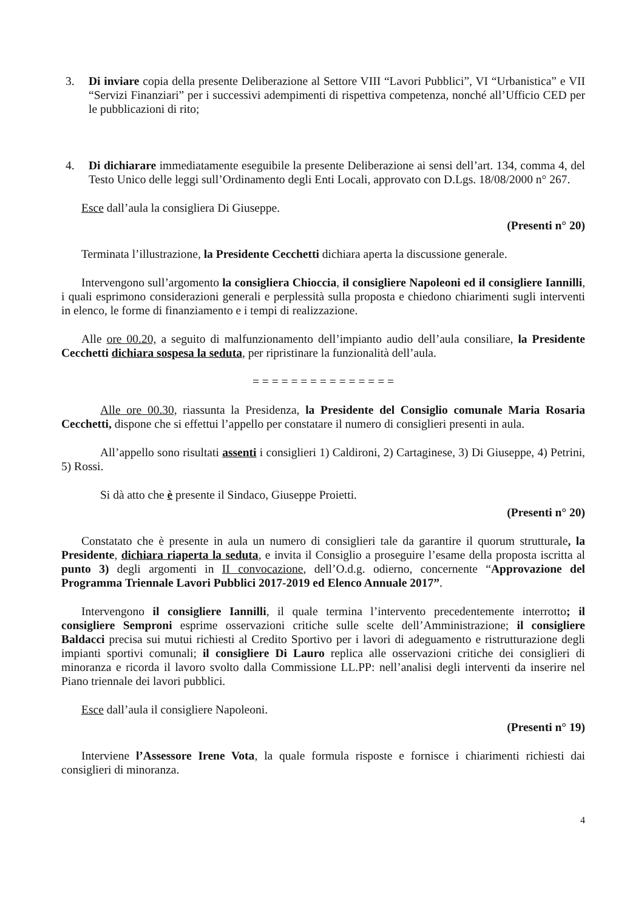3. Di inviare copia della presente Deliberazione al Settore VIII “Lavori Pubblici”, VI “Urbanistica” e VII “Servizi Finanziari” per i successivi adempimenti di rispettiva competenza, nonché all’Ufficio CED per le pubblicazioni di rito;
4. Di dichiarare immediatamente eseguibile la presente Deliberazione ai sensi dell’art. 134, comma 4, del Testo Unico delle leggi sull’Ordinamento degli Enti Locali, approvato con D.Lgs. 18/08/2000 n° 267.
Esce dall’aula la consigliera Di Giuseppe.
(Presenti n° 20)
Terminata l’illustrazione, la Presidente Cecchetti dichiara aperta la discussione generale.
Intervengono sull’argomento la consigliera Chioccia, il consigliere Napoleoni ed il consigliere Iannilli, i quali esprimono considerazioni generali e perplessità sulla proposta e chiedono chiarimenti sugli interventi in elenco, le forme di finanziamento e i tempi di realizzazione.
Alle ore 00.20, a seguito di malfunzionamento dell’impianto audio dell’aula consiliare, la Presidente Cecchetti dichiara sospesa la seduta, per ripristinare la funzionalità dell’aula.
= = = = = = = = = = = = = = =
Alle ore 00.30, riassunta la Presidenza, la Presidente del Consiglio comunale Maria Rosaria Cecchetti, dispone che si effettui l’appello per constatare il numero di consiglieri presenti in aula.
All’appello sono risultati assenti i consiglieri 1) Caldironi, 2) Cartaginese, 3) Di Giuseppe, 4) Petrini, 5) Rossi.
Si dà atto che è presente il Sindaco, Giuseppe Proietti.
(Presenti n° 20)
Constatato che è presente in aula un numero di consiglieri tale da garantire il quorum strutturale, la Presidente, dichiara riaperta la seduta, e invita il Consiglio a proseguire l’esame della proposta iscritta al punto 3) degli argomenti in II convocazione, dell’O.d.g. odierno, concernente “Approvazione del Programma Triennale Lavori Pubblici 2017-2019 ed Elenco Annuale 2017”.
Intervengono il consigliere Iannilli, il quale termina l’intervento precedentemente interrotto; il consigliere Semproni esprime osservazioni critiche sulle scelte dell’Amministrazione; il consigliere Baldacci precisa sui mutui richiesti al Credito Sportivo per i lavori di adeguamento e ristrutturazione degli impianti sportivi comunali; il consigliere Di Lauro replica alle osservazioni critiche dei consiglieri di minoranza e ricorda il lavoro svolto dalla Commissione LL.PP: nell’analisi degli interventi da inserire nel Piano triennale dei lavori pubblici.
Esce dall’aula il consigliere Napoleoni.
(Presenti n° 19)
Interviene l’Assessore Irene Vota, la quale formula risposte e fornisce i chiarimenti richiesti dai consiglieri di minoranza.
4